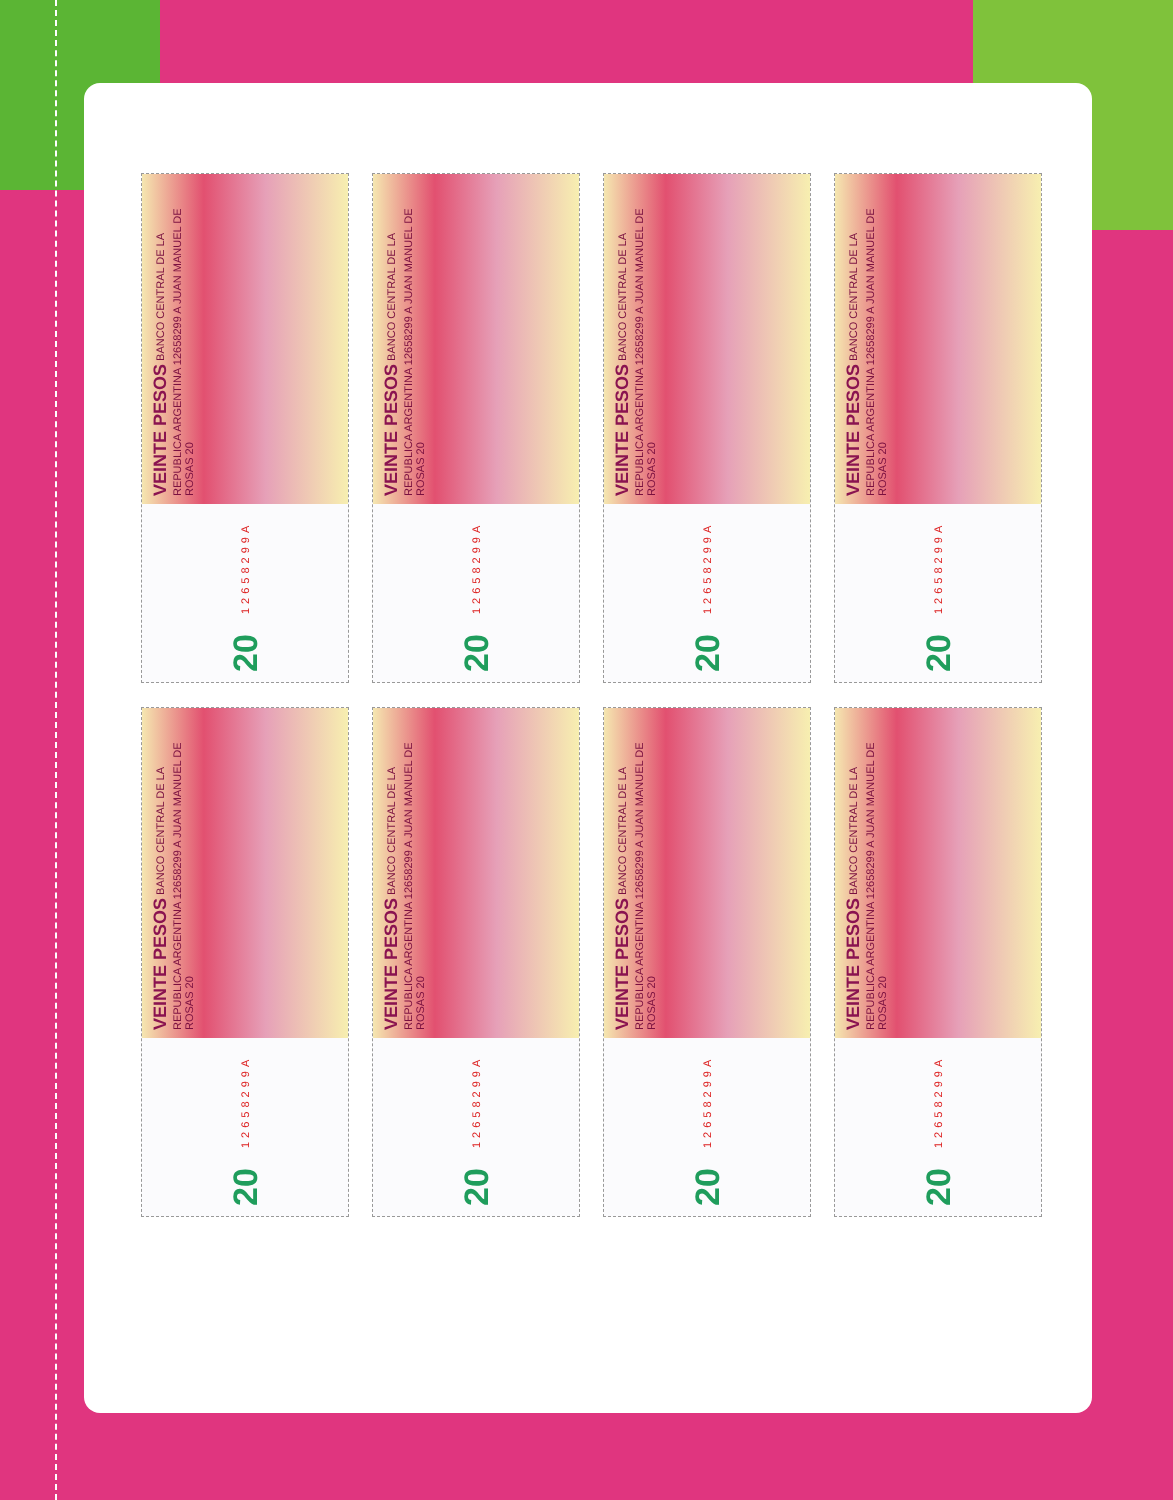VEINTE PESOS BANCO CENTRAL DE LA REPUBLICA ARGENTINA 12658299 A JUAN MANUEL DE ROSAS 20
20 12658299A
VEINTE PESOS BANCO CENTRAL DE LA REPUBLICA ARGENTINA 12658299 A JUAN MANUEL DE ROSAS 20
20 12658299A
VEINTE PESOS BANCO CENTRAL DE LA REPUBLICA ARGENTINA 12658299 A JUAN MANUEL DE ROSAS 20
20 12658299A
VEINTE PESOS BANCO CENTRAL DE LA REPUBLICA ARGENTINA 12658299 A JUAN MANUEL DE ROSAS 20
20 12658299A
VEINTE PESOS BANCO CENTRAL DE LA REPUBLICA ARGENTINA 12658299 A JUAN MANUEL DE ROSAS 20
20 12658299A
VEINTE PESOS BANCO CENTRAL DE LA REPUBLICA ARGENTINA 12658299 A JUAN MANUEL DE ROSAS 20
20 12658299A
VEINTE PESOS BANCO CENTRAL DE LA REPUBLICA ARGENTINA 12658299 A JUAN MANUEL DE ROSAS 20
20 12658299A
VEINTE PESOS BANCO CENTRAL DE LA REPUBLICA ARGENTINA 12658299 A JUAN MANUEL DE ROSAS 20
20 12658299A